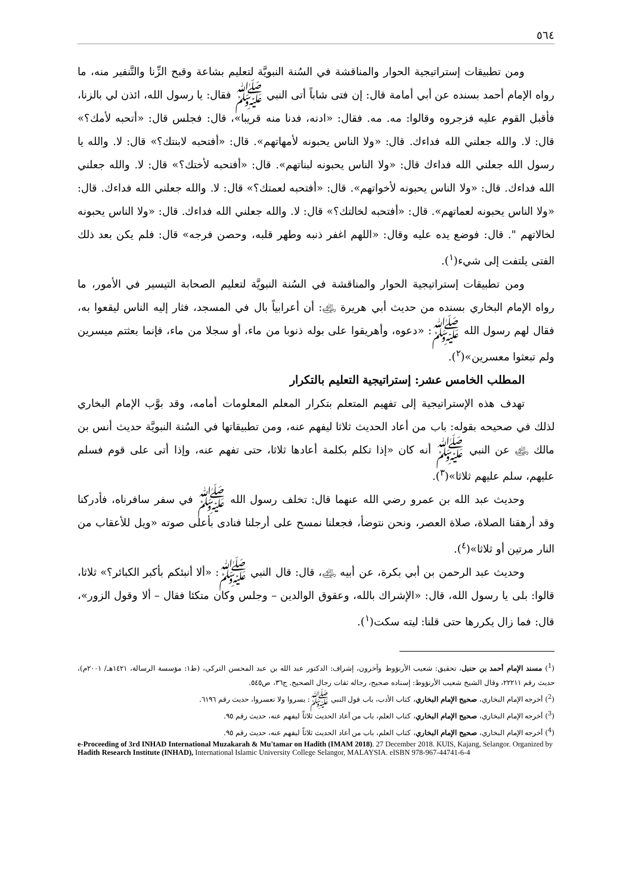٥٦٤
ومن تطبيقات إستراتيجية الحوار والمناقشة في السُنة النبويَّة لتعليم بشاعة وقبح الزِّنا والتَّنفير منه، ما رواه الإمام أحمد بسنده عن أبي أمامة قال: إن فتى شاباً أتى النبي ﷺ فقال: يا رسول الله، ائذن لي بالزنا، فأقبل القوم عليه فزجروه وقالوا: مه. مه. فقال: «ادنه، فدنا منه قريبا»، قال: فجلس قال: «أتحبه لأمك؟» قال: لا. والله جعلني الله فداءك. قال: «ولا الناس يحبونه لأمهاتهم». قال: «أفتحبه لابنتك؟» قال: لا. والله يا رسول الله جعلني الله فداءك قال: «ولا الناس يحبونه لبناتهم». قال: «أفتحبه لأختك؟» قال: لا. والله جعلني الله فداءك. قال: «ولا الناس يحبونه لأخواتهم». قال: «أفتحبه لعمتك؟» قال: لا. والله جعلني الله فداءك. قال: «ولا الناس يحبونه لعماتهم». قال: «أفتحبه لخالتك؟» قال: لا. والله جعلني الله فداءك. قال: «ولا الناس يحبونه لخالاتهم ". قال: فوضع يده عليه وقال: «اللهم اغفر ذنبه وطهر قلبه، وحصن فرجه» قال: فلم يكن بعد ذلك الفتى يلتفت إلى شيء(<sup>١</sup>).
ومن تطبيقات إستراتيجية الحوار والمناقشة في السُنة النبويَّة لتعليم الصحابة التيسير في الأمور، ما رواه الإمام البخاري بسنده من حديث أبي هريرة ﵁: أن أعرابياً بال في المسجد، فثار إليه الناس ليقعوا به، فقال لهم رسول الله ﷺ: «دعوه، وأهريقوا على بوله ذنوبا من ماء، أو سجلا من ماء، فإنما بعثتم ميسرين ولم تبعثوا معسرين»(<sup>٢</sup>).
المطلب الخامس عشر: إستراتيجية التعليم بالتكرار
تهدف هذه الإستراتيجية إلى تفهيم المتعلم بتكرار المعلم المعلومات أمامه، وقد بوَّب الإمام البخاري لذلك في صحيحه بقوله: باب من أعاد الحديث ثلاثا ليفهم عنه، ومن تطبيقاتها في السُنة النبويَّة حديث أنس بن مالك ﵁ عن النبي ﷺ أنه كان «إذا تكلم بكلمة أعادها ثلاثا، حتى تفهم عنه، وإذا أتى على قوم فسلم عليهم، سلم عليهم ثلاثا»(<sup>٣</sup>).
وحديث عبد الله بن عمرو رضي الله عنهما قال: تخلف رسول الله ﷺ في سفر سافرناه، فأدركنا وقد أرهقنا الصلاة، صلاة العصر، ونحن نتوضأ، فجعلنا نمسح على أرجلنا فنادى بأعلى صوته «ويل للأعقاب من النار مرتين أو ثلاثا»(<sup>٤</sup>).
وحديث عبد الرحمن بن أبي بكرة، عن أبيه ﵁، قال: قال النبي ﷺ: «ألا أنبئكم بأكبر الكبائر؟» ثلاثا، قالوا: بلى يا رسول الله، قال: «الإشراك بالله، وعقوق الوالدين – وجلس وكان متكئا فقال – ألا وقول الزور»، قال: فما زال يكررها حتى قلنا: ليته سكت(<sup>١</sup>).
(<sup>1</sup>) مسند الإمام أحمد بن حنبل، تحقيق: شعيب الأرنؤوط وآخرون، إشراف: الدكتور عبد الله بن عبد المحسن التركي، (ط١: مؤسسة الرسالة، ١٤٢١هـ/ ٢٠٠١م)، حديث رقم ٢٢٢١١، وقال الشيخ شعيب الأرنؤوط: إسناده صحيح، رجاله ثقات رجال الصحيح. ج٣٦، ص٥٤٥.
(<sup>2</sup>) أخرجه الإمام البخاري، صحيح الإمام البخاري، كتاب الأدب، باب قول النبي ﷺ: يسروا ولا تعسروا، حديث رقم ٦١٩٦.
(<sup>3</sup>) أخرجه الإمام البخاري، صحيح الإمام البخاري، كتاب العلم، باب من أعاد الحديث ثلاثاً ليفهم عنه، حديث رقم ٩٥.
(<sup>4</sup>) أخرجه الإمام البخاري، صحيح الإمام البخاري، كتاب العلم، باب من أعاد الحديث ثلاثاً ليفهم عنه، حديث رقم ٩٥.
e-Proceeding of 3rd INHAD International Muzakarah & Mu'tamar on Hadith (IMAM 2018). 27 December 2018. KUIS, Kajang, Selangor. Organized by Hadith Research Institute (INHAD), International Islamic University College Selangor, MALAYSIA. eISBN 978-967-44741-6-4